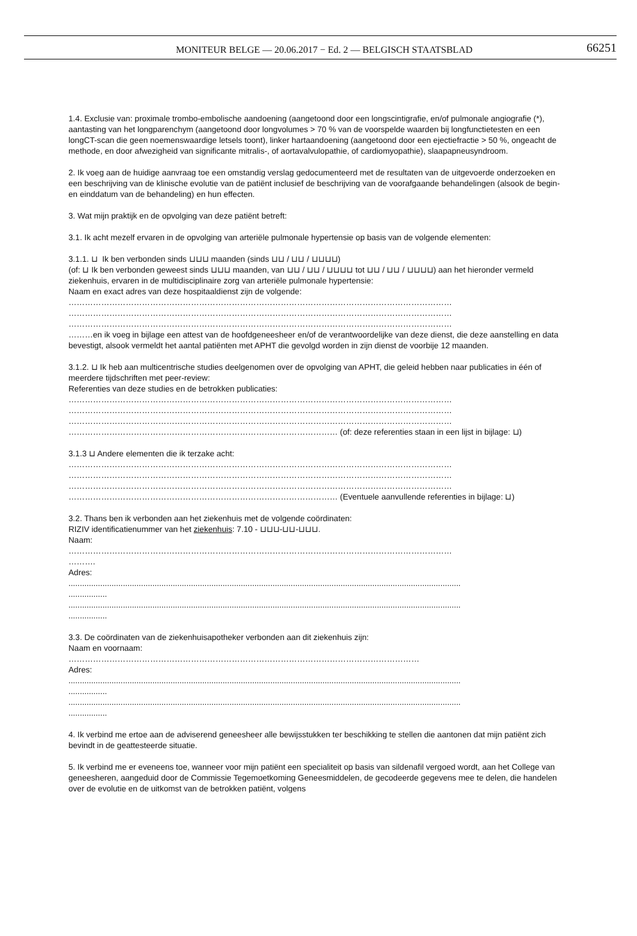MONITEUR BELGE — 20.06.2017 − Ed. 2 — BELGISCH STAATSBLAD
66251
1.4. Exclusie van: proximale trombo-embolische aandoening (aangetoond door een longscintigrafie, en/of pulmonale angiografie (*), aantasting van het longparenchym (aangetoond door longvolumes > 70 % van de voorspelde waarden bij longfunctietesten en een longCT-scan die geen noemenswaardige letsels toont), linker hartaandoening (aangetoond door een ejectiefractie > 50 %, ongeacht de methode, en door afwezigheid van significante mitralis-, of aortavalvulopathie, of cardiomyopathie), slaapapneusyndroom.
2. Ik voeg aan de huidige aanvraag toe een omstandig verslag gedocumenteerd met de resultaten van de uitgevoerde onderzoeken en een beschrijving van de klinische evolutie van de patiënt inclusief de beschrijving van de voorafgaande behandelingen (alsook de begin- en einddatum van de behandeling) en hun effecten.
3. Wat mijn praktijk en de opvolging van deze patiënt betreft:
3.1. Ik acht mezelf ervaren in de opvolging van arteriële pulmonale hypertensie op basis van de volgende elementen:
3.1.1. ⊔ Ik ben verbonden sinds ⊔⊔⊔ maanden (sinds ⊔⊔ / ⊔⊔ / ⊔⊔⊔⊔)
(of: ⊔ Ik ben verbonden geweest sinds ⊔⊔⊔ maanden, van ⊔⊔ / ⊔⊔ / ⊔⊔⊔⊔ tot ⊔⊔ / ⊔⊔ / ⊔⊔⊔⊔) aan het hieronder vermeld ziekenhuis, ervaren in de multidisciplinaire zorg van arteriële pulmonale hypertensie:
Naam en exact adres van deze hospitaaldienst zijn de volgende:
……………………………………………………………………………………………………………………………
……………………………………………………………………………………………………………………………
……………………………………………………………………………………………………………………………
………en ik voeg in bijlage een attest van de hoofdgeneesheer en/of de verantwoordelijke van deze dienst, die deze aanstelling en data bevestigt, alsook vermeldt het aantal patiënten met APHT die gevolgd worden in zijn dienst de voorbije 12 maanden.
3.1.2. ⊔ Ik heb aan multicentrische studies deelgenomen over de opvolging van APHT, die geleid hebben naar publicaties in één of meerdere tijdschriften met peer-review:
Referenties van deze studies en de betrokken publicaties:
……………………………………………………………………………………………………………………………
……………………………………………………………………………………………………………………………
……………………………………………………………………………………………………………………………
……………………………………………………………………………………… (of: deze referenties staan in een lijst in bijlage: ⊔)
3.1.3 ⊔ Andere elementen die ik terzake acht:
……………………………………………………………………………………………………………………………
……………………………………………………………………………………………………………………………
……………………………………………………………………………………………………………………………
……………………………………………………………………………………… (Eventuele aanvullende referenties in bijlage: ⊔)
3.2. Thans ben ik verbonden aan het ziekenhuis met de volgende coördinaten:
RIZIV identificatienummer van het ziekenhuis: 7.10 - ⊔⊔⊔-⊔⊔-⊔⊔⊔.
Naam:
……………………………………………………………………………………………………………………………
……….
Adres:
.............................................................................................................................................................................
.................
.............................................................................................................................................................................
.................
3.3. De coördinaten van de ziekenhuisapotheker verbonden aan dit ziekenhuis zijn:
Naam en voornaam:
…………………………………………………………………………………………………………………
Adres:
.............................................................................................................................................................................
.................
.............................................................................................................................................................................
.................
4. Ik verbind me ertoe aan de adviserend geneesheer alle bewijsstukken ter beschikking te stellen die aantonen dat mijn patiënt zich bevindt in de geattesteerde situatie.
5. Ik verbind me er eveneens toe, wanneer voor mijn patiënt een specialiteit op basis van sildenafil vergoed wordt, aan het College van geneesheren, aangeduid door de Commissie Tegemoetkoming Geneesmiddelen, de gecodeerde gegevens mee te delen, die handelen over de evolutie en de uitkomst van de betrokken patiënt, volgens